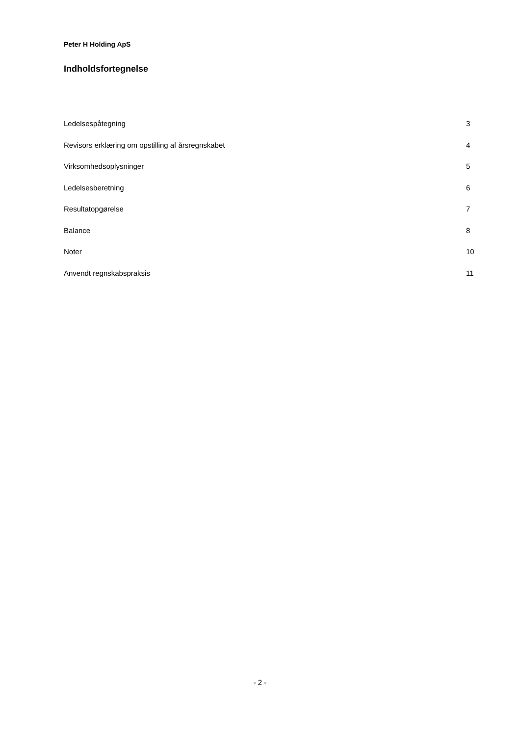Peter H Holding ApS
Indholdsfortegnelse
| Ledelsespåtegning | 3 |
| Revisors erklæring om opstilling af årsregnskabet | 4 |
| Virksomhedsoplysninger | 5 |
| Ledelsesberetning | 6 |
| Resultatopgørelse | 7 |
| Balance | 8 |
| Noter | 10 |
| Anvendt regnskabspraksis | 11 |
- 2 -